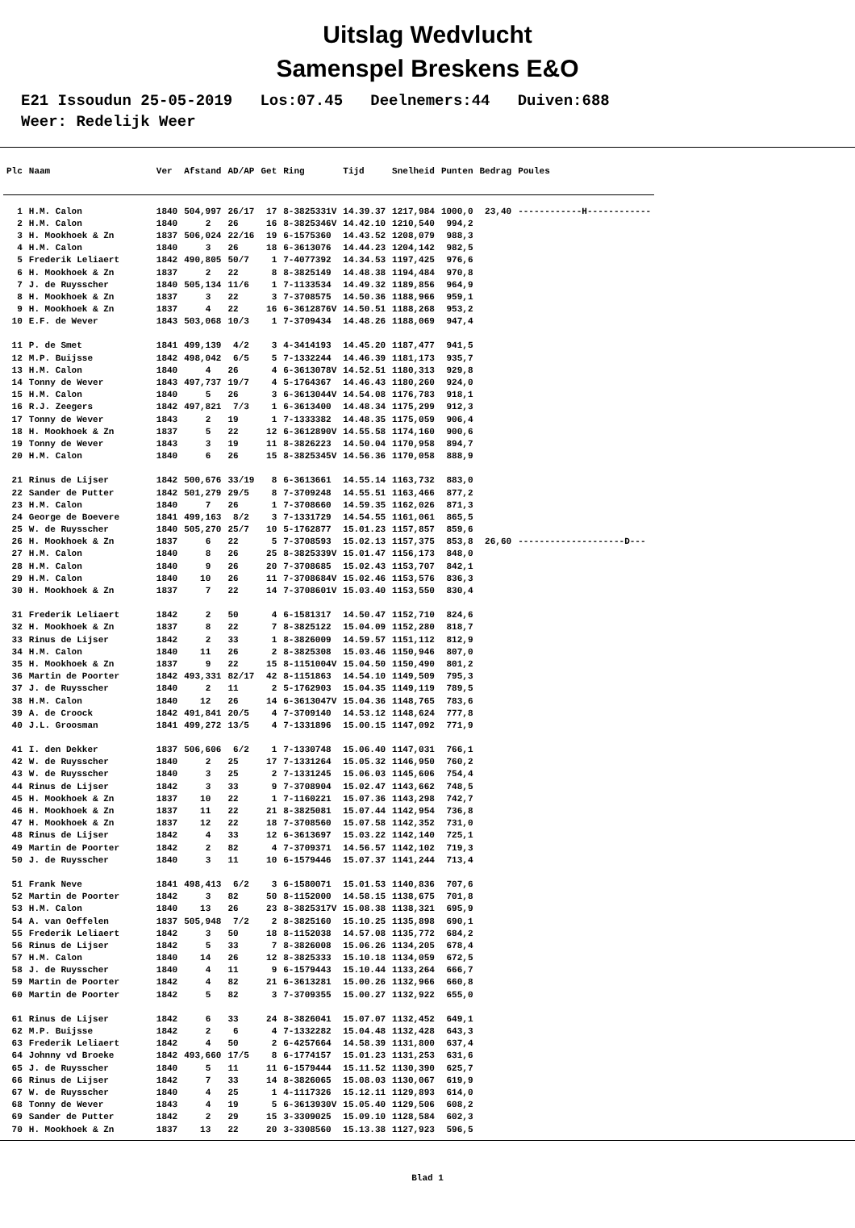Uitslag Wedvlucht
Samenspel Breskens E&O
E21 Issoudun 25-05-2019 Los:07.45 Deelnemers:44 Duiven:688 Weer: Redelijk Weer
| Plc | Naam | Ver | Afstand | AD/AP | Get | Ring | Tijd | Snelheid | Punten | Bedrag | Poules |
| --- | --- | --- | --- | --- | --- | --- | --- | --- | --- | --- | --- |
| 1 | H.M. Calon | 1840 | 504,997 | 26/17 | 17 | 8-3825331V | 14.39.37 | 1217,984 | 1000,0 | 23,40 | ------------H------------ |
| 2 | H.M. Calon | 1840 | 2 | 26 | 16 | 8-3825346V | 14.42.10 | 1210,540 | 994,2 | | |
| 3 | H. Mookhoek & Zn | 1837 | 506,024 | 22/16 | 19 | 6-1575360 | 14.43.52 | 1208,079 | 988,3 | | |
| 4 | H.M. Calon | 1840 | 3 | 26 | 18 | 6-3613076 | 14.44.23 | 1204,142 | 982,5 | | |
| 5 | Frederik Leliaert | 1842 | 490,805 | 50/7 | 1 | 7-4077392 | 14.34.53 | 1197,425 | 976,6 | | |
| 6 | H. Mookhoek & Zn | 1837 | 2 | 22 | 8 | 8-3825149 | 14.48.38 | 1194,484 | 970,8 | | |
| 7 | J. de Ruysscher | 1840 | 505,134 | 11/6 | 1 | 7-1133534 | 14.49.32 | 1189,856 | 964,9 | | |
| 8 | H. Mookhoek & Zn | 1837 | 3 | 22 | 3 | 7-3708575 | 14.50.36 | 1188,966 | 959,1 | | |
| 9 | H. Mookhoek & Zn | 1837 | 4 | 22 | 16 | 6-3612876V | 14.50.51 | 1188,268 | 953,2 | | |
| 10 | E.F. de Wever | 1843 | 503,068 | 10/3 | 1 | 7-3709434 | 14.48.26 | 1188,069 | 947,4 | | |
| 11 | P. de Smet | 1841 | 499,139 | 4/2 | 3 | 4-3414193 | 14.45.20 | 1187,477 | 941,5 | | |
| 12 | M.P. Buijsse | 1842 | 498,042 | 6/5 | 5 | 7-1332244 | 14.46.39 | 1181,173 | 935,7 | | |
| 13 | H.M. Calon | 1840 | 4 | 26 | 4 | 6-3613078V | 14.52.51 | 1180,313 | 929,8 | | |
| 14 | Tonny de Wever | 1843 | 497,737 | 19/7 | 4 | 5-1764367 | 14.46.43 | 1180,260 | 924,0 | | |
| 15 | H.M. Calon | 1840 | 5 | 26 | 3 | 6-3613044V | 14.54.08 | 1176,783 | 918,1 | | |
| 16 | R.J. Zeegers | 1842 | 497,821 | 7/3 | 1 | 6-3613400 | 14.48.34 | 1175,299 | 912,3 | | |
| 17 | Tonny de Wever | 1843 | 2 | 19 | 1 | 7-1333382 | 14.48.35 | 1175,059 | 906,4 | | |
| 18 | H. Mookhoek & Zn | 1837 | 5 | 22 | 12 | 6-3612890V | 14.55.58 | 1174,160 | 900,6 | | |
| 19 | Tonny de Wever | 1843 | 3 | 19 | 11 | 8-3826223 | 14.50.04 | 1170,958 | 894,7 | | |
| 20 | H.M. Calon | 1840 | 6 | 26 | 15 | 8-3825345V | 14.56.36 | 1170,058 | 888,9 | | |
| 21 | Rinus de Lijser | 1842 | 500,676 | 33/19 | 8 | 6-3613661 | 14.55.14 | 1163,732 | 883,0 | | |
| 22 | Sander de Putter | 1842 | 501,279 | 29/5 | 8 | 7-3709248 | 14.55.51 | 1163,466 | 877,2 | | |
| 23 | H.M. Calon | 1840 | 7 | 26 | 1 | 7-3708660 | 14.59.35 | 1162,026 | 871,3 | | |
| 24 | George de Boevere | 1841 | 499,163 | 8/2 | 3 | 7-1331729 | 14.54.55 | 1161,061 | 865,5 | | |
| 25 | W. de Ruysscher | 1840 | 505,270 | 25/7 | 10 | 5-1762877 | 15.01.23 | 1157,857 | 859,6 | | |
| 26 | H. Mookhoek & Zn | 1837 | 6 | 22 | 5 | 7-3708593 | 15.02.13 | 1157,375 | 853,8 | 26,60 | --------------------D--- |
| 27 | H.M. Calon | 1840 | 8 | 26 | 25 | 8-3825339V | 15.01.47 | 1156,173 | 848,0 | | |
| 28 | H.M. Calon | 1840 | 9 | 26 | 20 | 7-3708685 | 15.02.43 | 1153,707 | 842,1 | | |
| 29 | H.M. Calon | 1840 | 10 | 26 | 11 | 7-3708684V | 15.02.46 | 1153,576 | 836,3 | | |
| 30 | H. Mookhoek & Zn | 1837 | 7 | 22 | 14 | 7-3708601V | 15.03.40 | 1153,550 | 830,4 | | |
| 31 | Frederik Leliaert | 1842 | 2 | 50 | 4 | 6-1581317 | 14.50.47 | 1152,710 | 824,6 | | |
| 32 | H. Mookhoek & Zn | 1837 | 8 | 22 | 7 | 8-3825122 | 15.04.09 | 1152,280 | 818,7 | | |
| 33 | Rinus de Lijser | 1842 | 2 | 33 | 1 | 8-3826009 | 14.59.57 | 1151,112 | 812,9 | | |
| 34 | H.M. Calon | 1840 | 11 | 26 | 2 | 8-3825308 | 15.03.46 | 1150,946 | 807,0 | | |
| 35 | H. Mookhoek & Zn | 1837 | 9 | 22 | 15 | 8-1151004V | 15.04.50 | 1150,490 | 801,2 | | |
| 36 | Martin de Poorter | 1842 | 493,331 | 82/17 | 42 | 8-1151863 | 14.54.10 | 1149,509 | 795,3 | | |
| 37 | J. de Ruysscher | 1840 | 2 | 11 | 2 | 5-1762903 | 15.04.35 | 1149,119 | 789,5 | | |
| 38 | H.M. Calon | 1840 | 12 | 26 | 14 | 6-3613047V | 15.04.36 | 1148,765 | 783,6 | | |
| 39 | A. de Croock | 1842 | 491,841 | 20/5 | 4 | 7-3709140 | 14.53.12 | 1148,624 | 777,8 | | |
| 40 | J.L. Groosman | 1841 | 499,272 | 13/5 | 4 | 7-1331896 | 15.00.15 | 1147,092 | 771,9 | | |
| 41 | I. den Dekker | 1837 | 506,606 | 6/2 | 1 | 7-1330748 | 15.06.40 | 1147,031 | 766,1 | | |
| 42 | W. de Ruysscher | 1840 | 2 | 25 | 17 | 7-1331264 | 15.05.32 | 1146,950 | 760,2 | | |
| 43 | W. de Ruysscher | 1840 | 3 | 25 | 2 | 7-1331245 | 15.06.03 | 1145,606 | 754,4 | | |
| 44 | Rinus de Lijser | 1842 | 3 | 33 | 9 | 7-3708904 | 15.02.47 | 1143,662 | 748,5 | | |
| 45 | H. Mookhoek & Zn | 1837 | 10 | 22 | 1 | 7-1160221 | 15.07.36 | 1143,298 | 742,7 | | |
| 46 | H. Mookhoek & Zn | 1837 | 11 | 22 | 21 | 8-3825081 | 15.07.44 | 1142,954 | 736,8 | | |
| 47 | H. Mookhoek & Zn | 1837 | 12 | 22 | 18 | 7-3708560 | 15.07.58 | 1142,352 | 731,0 | | |
| 48 | Rinus de Lijser | 1842 | 4 | 33 | 12 | 6-3613697 | 15.03.22 | 1142,140 | 725,1 | | |
| 49 | Martin de Poorter | 1842 | 2 | 82 | 4 | 7-3709371 | 14.56.57 | 1142,102 | 719,3 | | |
| 50 | J. de Ruysscher | 1840 | 3 | 11 | 10 | 6-1579446 | 15.07.37 | 1141,244 | 713,4 | | |
| 51 | Frank Neve | 1841 | 498,413 | 6/2 | 3 | 6-1580071 | 15.01.53 | 1140,836 | 707,6 | | |
| 52 | Martin de Poorter | 1842 | 3 | 82 | 50 | 8-1152000 | 14.58.15 | 1138,675 | 701,8 | | |
| 53 | H.M. Calon | 1840 | 13 | 26 | 23 | 8-3825317V | 15.08.38 | 1138,321 | 695,9 | | |
| 54 | A. van Oeffelen | 1837 | 505,948 | 7/2 | 2 | 8-3825160 | 15.10.25 | 1135,898 | 690,1 | | |
| 55 | Frederik Leliaert | 1842 | 3 | 50 | 18 | 8-1152038 | 14.57.08 | 1135,772 | 684,2 | | |
| 56 | Rinus de Lijser | 1842 | 5 | 33 | 7 | 8-3826008 | 15.06.26 | 1134,205 | 678,4 | | |
| 57 | H.M. Calon | 1840 | 14 | 26 | 12 | 8-3825333 | 15.10.18 | 1134,059 | 672,5 | | |
| 58 | J. de Ruysscher | 1840 | 4 | 11 | 9 | 6-1579443 | 15.10.44 | 1133,264 | 666,7 | | |
| 59 | Martin de Poorter | 1842 | 4 | 82 | 21 | 6-3613281 | 15.00.26 | 1132,966 | 660,8 | | |
| 60 | Martin de Poorter | 1842 | 5 | 82 | 3 | 7-3709355 | 15.00.27 | 1132,922 | 655,0 | | |
| 61 | Rinus de Lijser | 1842 | 6 | 33 | 24 | 8-3826041 | 15.07.07 | 1132,452 | 649,1 | | |
| 62 | M.P. Buijsse | 1842 | 2 | 6 | 4 | 7-1332282 | 15.04.48 | 1132,428 | 643,3 | | |
| 63 | Frederik Leliaert | 1842 | 4 | 50 | 2 | 6-4257664 | 14.58.39 | 1131,800 | 637,4 | | |
| 64 | Johnny vd Broeke | 1842 | 493,660 | 17/5 | 8 | 6-1774157 | 15.01.23 | 1131,253 | 631,6 | | |
| 65 | J. de Ruysscher | 1840 | 5 | 11 | 11 | 6-1579444 | 15.11.52 | 1130,390 | 625,7 | | |
| 66 | Rinus de Lijser | 1842 | 7 | 33 | 14 | 8-3826065 | 15.08.03 | 1130,067 | 619,9 | | |
| 67 | W. de Ruysscher | 1840 | 4 | 25 | 1 | 4-1117326 | 15.12.11 | 1129,893 | 614,0 | | |
| 68 | Tonny de Wever | 1843 | 4 | 19 | 5 | 6-3613930V | 15.05.40 | 1129,506 | 608,2 | | |
| 69 | Sander de Putter | 1842 | 2 | 29 | 15 | 3-3309025 | 15.09.10 | 1128,584 | 602,3 | | |
| 70 | H. Mookhoek & Zn | 1837 | 13 | 22 | 20 | 3-3308560 | 15.13.38 | 1127,923 | 596,5 | | |
Blad 1